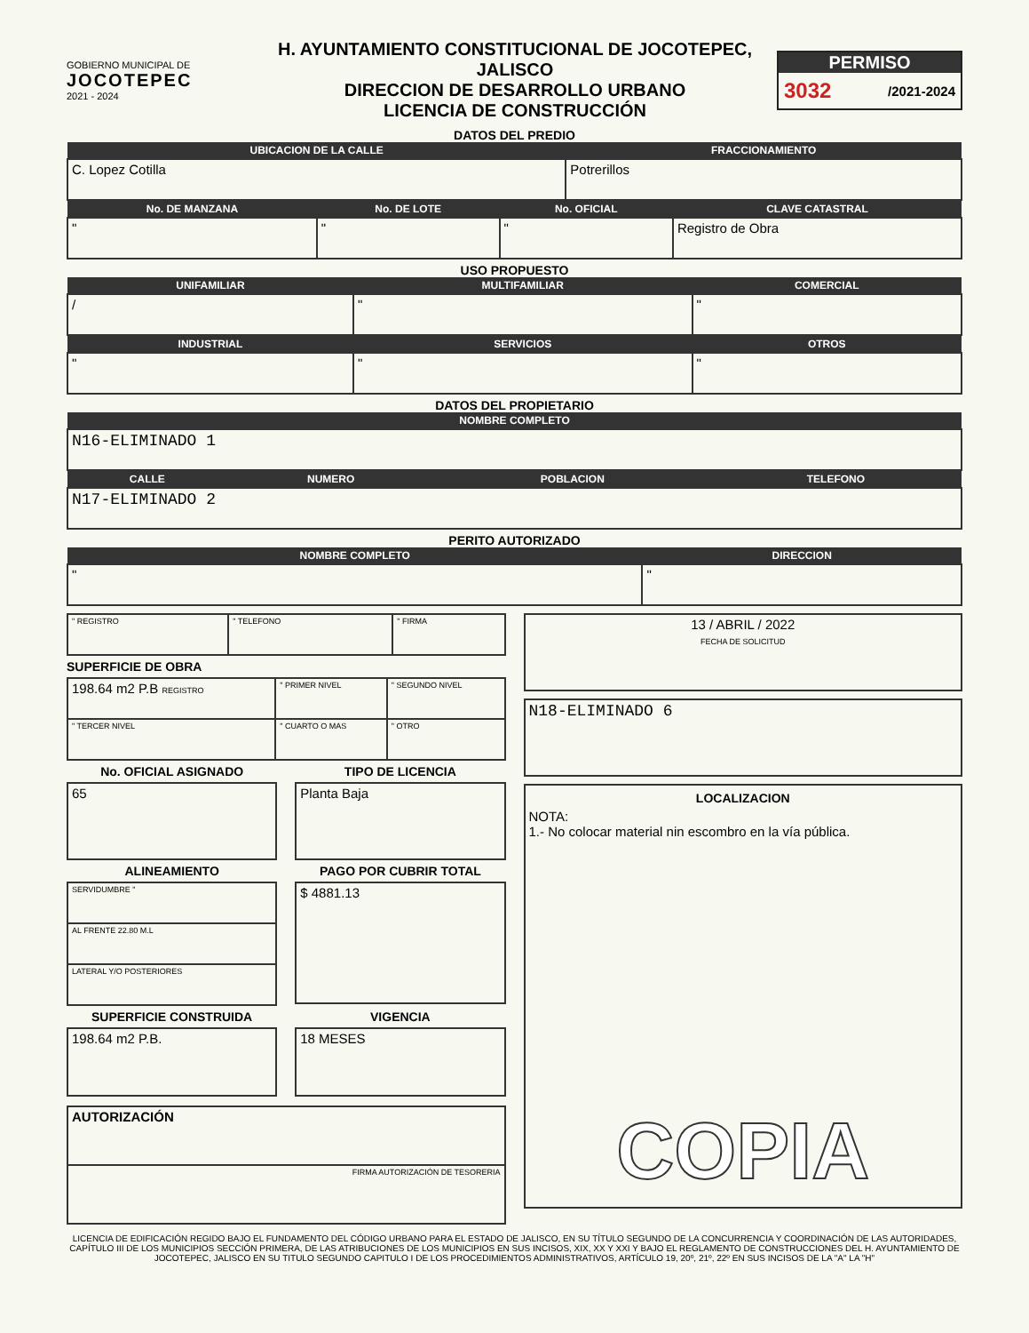GOBIERNO MUNICIPAL DE
JOCOTEPEC
2021 - 2024
H. AYUNTAMIENTO CONSTITUCIONAL DE JOCOTEPEC, JALISCO
DIRECCION DE DESARROLLO URBANO
LICENCIA DE CONSTRUCCIÓN
PERMISO
3032 /2021-2024
DATOS DEL PREDIO
| UBICACION DE LA CALLE | FRACCIONAMIENTO |
| --- | --- |
| C. Lopez Cotilla | Potrerillos |
| No. DE MANZANA | No. DE LOTE | No. OFICIAL | CLAVE CATASTRAL |
| --- | --- | --- | --- |
| " | " | " | Registro de Obra |
USO PROPUESTO
| UNIFAMILIAR | MULTIFAMILIAR | COMERCIAL |
| --- | --- | --- |
| / | " | " |
| INDUSTRIAL | SERVICIOS | OTROS |
| " | " | " |
DATOS DEL PROPIETARIO
| NOMBRE COMPLETO |
| --- |
| N16-ELIMINADO 1 |
| CALLE | NUMERO | POBLACION | TELEFONO |
| --- | --- | --- | --- |
| N17-ELIMINADO 2 | | | |
PERITO AUTORIZADO
| NOMBRE COMPLETO | DIRECCION |
| --- | --- |
| " | " |
| " REGISTRO | " TELEFONO | " FIRMA |
SUPERFICIE DE OBRA
| 198.64 m2 P.B REGISTRO | " PRIMER NIVEL | " SEGUNDO NIVEL |
| " TERCER NIVEL | " CUARTO O MAS | " OTRO |
No. OFICIAL ASIGNADO
| 65 |
TIPO DE LICENCIA
| Planta Baja |
ALINEAMIENTO
| SERVIDUMBRE " |
| AL FRENTE 22.80 M.L |
| LATERAL Y/O POSTERIORES |
PAGO POR CUBRIR TOTAL
| $ 4881.13 |
SUPERFICIE CONSTRUIDA
| 198.64 m2 P.B. |
VIGENCIA
| 18 MESES |
| AUTORIZACIÓN |
| FIRMA AUTORIZACIÓN DE TESORERIA |
| 13 / ABRIL / 2022 FECHA DE SOLICITUD |
| N18-ELIMINADO 6 |
| LOCALIZACION NOTA: 1.- No colocar material nin escombro en la vía pública. COPIA |
LICENCIA DE EDIFICACIÓN REGIDO BAJO EL FUNDAMENTO DEL CÓDIGO URBANO PARA EL ESTADO DE JALISCO, EN SU TÍTULO SEGUNDO DE LA CONCURRENCIA Y COORDINACIÓN DE LAS AUTORIDADES, CAPÍTULO III DE LOS MUNICIPIOS SECCIÓN PRIMERA, DE LAS ATRIBUCIONES DE LOS MUNICIPIOS EN SUS INCISOS, XIX, XX Y XXI Y BAJO EL REGLAMENTO DE CONSTRUCCIONES DEL H. AYUNTAMIENTO DE JOCOTEPEC, JALISCO EN SU TITULO SEGUNDO CAPITULO I DE LOS PROCEDIMIENTOS ADMINISTRATIVOS, ARTÍCULO 19, 20º, 21º, 22º EN SUS INCISOS DE LA "A" LA "H"